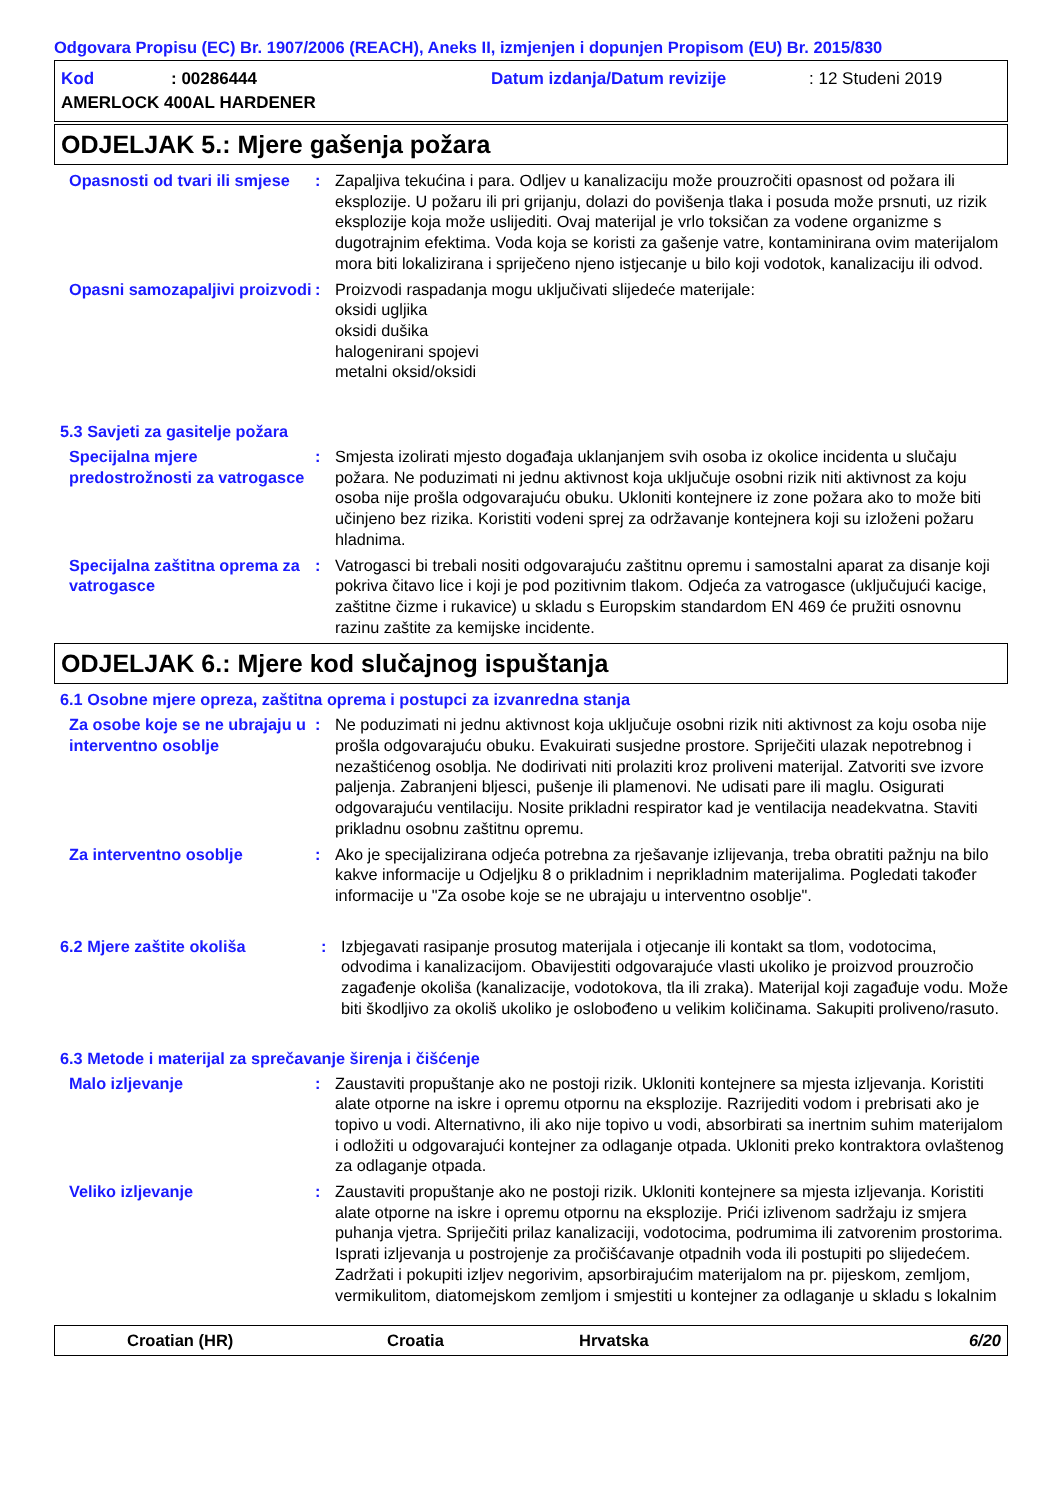Odgovara Propisu (EC) Br. 1907/2006 (REACH), Aneks II, izmjenjen i dopunjen Propisom (EU) Br. 2015/830
Kod: 00286444 Datum izdanja/Datum revizije: 12 Studeni 2019
AMERLOCK 400AL HARDENER
ODJELJAK 5.: Mjere gašenja požara
Opasnosti od tvari ili smjese
: Zapaljiva tekućina i para. Odljev u kanalizaciju može prouzročiti opasnost od požara ili eksplozije. U požaru ili pri grijanju, dolazi do povišenja tlaka i posuda može prsnuti, uz rizik eksplozije koja može uslijediti. Ovaj materijal je vrlo toksičan za vodene organizme s dugotrajnim efektima. Voda koja se koristi za gašenje vatre, kontaminirana ovim materijalom mora biti lokalizirana i spriječeno njeno istjecanje u bilo koji vodotok, kanalizaciju ili odvod.
Opasni samozapaljivi proizvodi
: Proizvodi raspadanja mogu uključivati slijedeće materijale:
oksidi ugljika
oksidi dušika
halogenirani spojevi
metalni oksid/oksidi
5.3 Savjeti za gasitelje požara
Specijalna mjere predostrožnosti za vatrogasce
: Smjesta izolirati mjesto događaja uklanjanjem svih osoba iz okolice incidenta u slučaju požara. Ne poduzimati ni jednu aktivnost koja uključuje osobni rizik niti aktivnost za koju osoba nije prošla odgovarajuću obuku. Ukloniti kontejnere iz zone požara ako to može biti učinjeno bez rizika. Koristiti vodeni sprej za održavanje kontejnera koji su izloženi požaru hladnima.
Specijalna zaštitna oprema za vatrogasce
: Vatrogasci bi trebali nositi odgovarajuću zaštitnu opremu i samostalni aparat za disanje koji pokriva čitavo lice i koji je pod pozitivnim tlakom. Odjeća za vatrogasce (uključujući kacige, zaštitne čizme i rukavice) u skladu s Europskim standardom EN 469 će pružiti osnovnu razinu zaštite za kemijske incidente.
ODJELJAK 6.: Mjere kod slučajnog ispuštanja
6.1 Osobne mjere opreza, zaštitna oprema i postupci za izvanredna stanja
Za osobe koje se ne ubrajaju u interventno osoblje
: Ne poduzimati ni jednu aktivnost koja uključuje osobni rizik niti aktivnost za koju osoba nije prošla odgovarajuću obuku. Evakuirati susjedne prostore. Spriječiti ulazak nepotrebnog i nezaštićenog osoblja. Ne dodirivati niti prolaziti kroz proliveni materijal. Zatvoriti sve izvore paljenja. Zabranjeni bljesci, pušenje ili plamenovi. Ne udisati pare ili maglu. Osigurati odgovarajuću ventilaciju. Nosite prikladni respirator kad je ventilacija neadekvatna. Staviti prikladnu osobnu zaštitnu opremu.
Za interventno osoblje : Ako je specijalizirana odjeća potrebna za rješavanje izlijevanja, treba obratiti pažnju na bilo kakve informacije u Odjeljku 8 o prikladnim i neprikladnim materijalima. Pogledati također informacije u "Za osobe koje se ne ubrajaju u interventno osoblje".
6.2 Mjere zaštite okoliša : Izbjegavati rasipanje prosutog materijala i otjecanje ili kontakt sa tlom, vodotocima, odvodima i kanalizacijom. Obavijestiti odgovarajuće vlasti ukoliko je proizvod prouzročio zagađenje okoliša (kanalizacije, vodotokova, tla ili zraka). Materijal koji zagađuje vodu. Može biti škodljivo za okoliš ukoliko je oslobođeno u velikim količinama. Sakupiti proliveno/rasuto.
6.3 Metode i materijal za sprečavanje širenja i čišćenje
Malo izljevanje : Zaustaviti propuštanje ako ne postoji rizik. Ukloniti kontejnere sa mjesta izljevanja. Koristiti alate otporne na iskre i opremu otpornu na eksplozije. Razrijediti vodom i prebrisati ako je topivo u vodi. Alternativno, ili ako nije topivo u vodi, absorbirati sa inertnim suhim materijalom i odložiti u odgovarajući kontejner za odlaganje otpada. Ukloniti preko kontraktora ovlaštenog za odlaganje otpada.
Veliko izljevanje : Zaustaviti propuštanje ako ne postoji rizik. Ukloniti kontejnere sa mjesta izljevanja. Koristiti alate otporne na iskre i opremu otpornu na eksplozije. Prići izlivenom sadržaju iz smjera puhanja vjetra. Spriječiti prilaz kanalizaciji, vodotocima, podrumima ili zatvorenim prostorima. Isprati izljevanja u postrojenje za pročišćavanje otpadnih voda ili postupiti po slijedećem. Zadržati i pokupiti izljev negorivim, apsorbirajućim materijalom na pr. pijeskom, zemljom, vermikulitom, diatomejskom zemljom i smjestiti u kontejner za odlaganje u skladu s lokalnim
Croatian (HR) Croatia Hrvatska 6/20